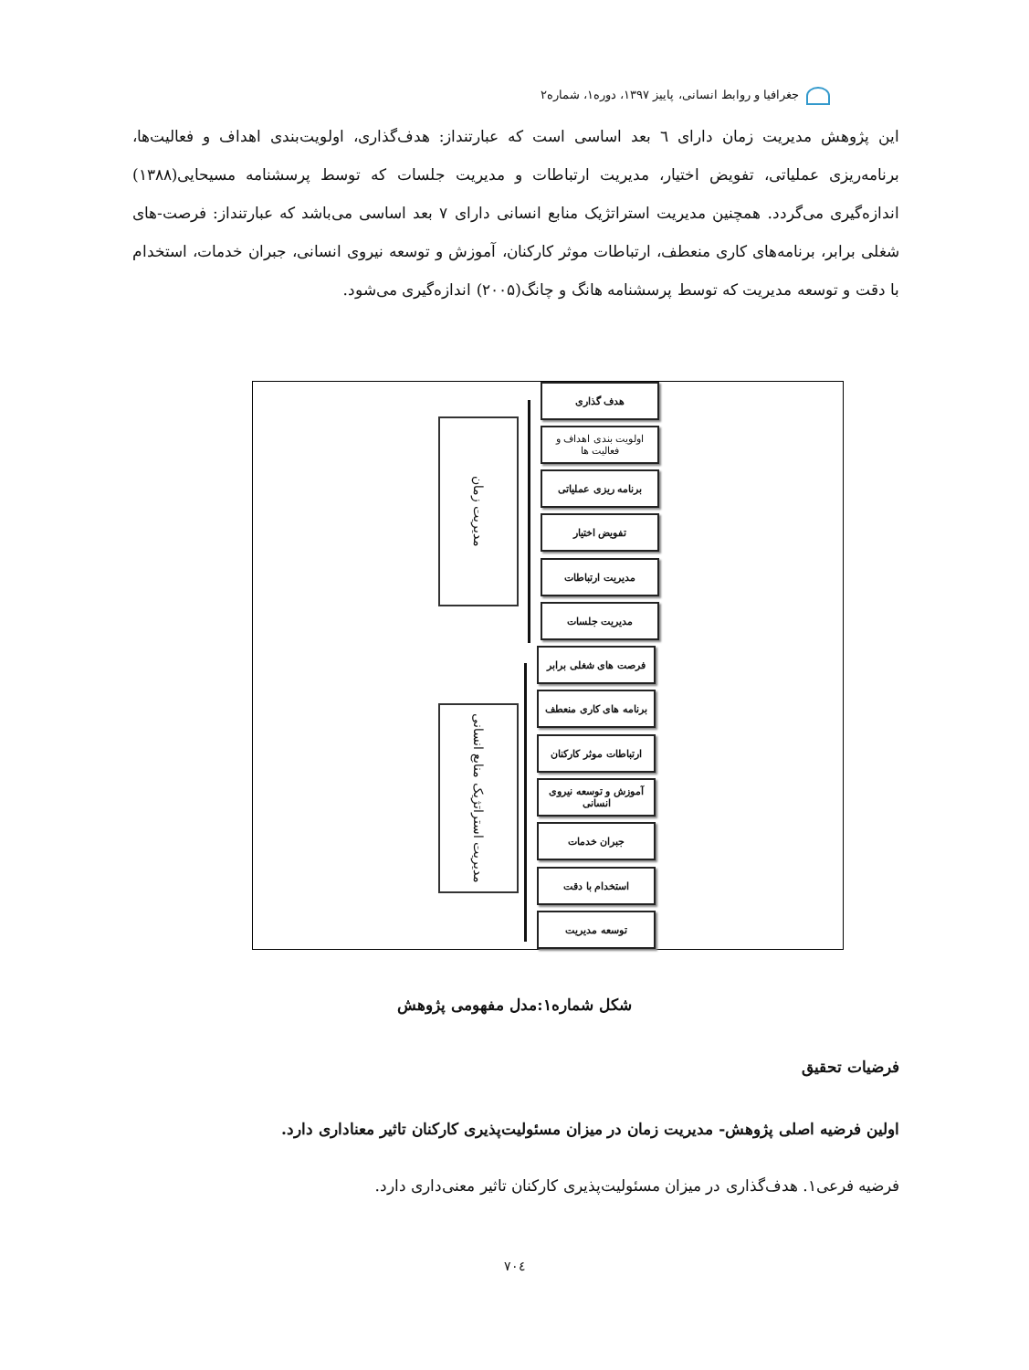جغرافیا و روابط انسانی، پاییز ۱۳۹۷، دوره۱، شماره۲
این پژوهش مدیریت زمان دارای ٦ بعد اساسی است که عبارتنداز: هدف‌گذاری، اولویت‌بندی اهداف و فعالیت‌ها، برنامه‌ریزی عملیاتی، تفویض اختیار، مدیریت ارتباطات و مدیریت جلسات که توسط پرسشنامه مسیحایی(۱۳۸۸) اندازه‌گیری می‌گردد. همچنین مدیریت استراتژیک منابع انسانی دارای ۷ بعد اساسی می‌باشد که عبارتنداز: فرصت-های شغلی برابر، برنامه‌های کاری منعطف، ارتباطات موثر کارکنان، آموزش و توسعه نیروی انسانی، جبران خدمات، استخدام با دقت و توسعه مدیریت که توسط پرسشنامه هانگ و چانگ(۲۰۰۵) اندازه‌گیری می‌شود.
مدیریت زمان
هدف گذاری
اولویت بندی اهداف و فعالیت ها
برنامه ریزی عملیاتی
تفویض اختیار
مدیریت ارتباطات
مدیریت جلسات
مدیریت استراتژیک منابع انسانی
فرصت های شغلی برابر
برنامه های کاری منعطف
ارتباطات موثر کارکنان
آموزش و توسعه نیروی انسانی
جبران خدمات
استخدام با دقت
توسعه مدیریت
شکل شماره۱:مدل مفهومی پژوهش
فرضیات تحقیق
اولین فرضیه اصلی پژوهش- مدیریت زمان در میزان مسئولیت‌پذیری کارکنان تاثیر معناداری دارد.
فرضیه فرعی۱. هدف‌گذاری در میزان مسئولیت‌پذیری کارکنان تاثیر معنی‌داری دارد.
۷۰٤